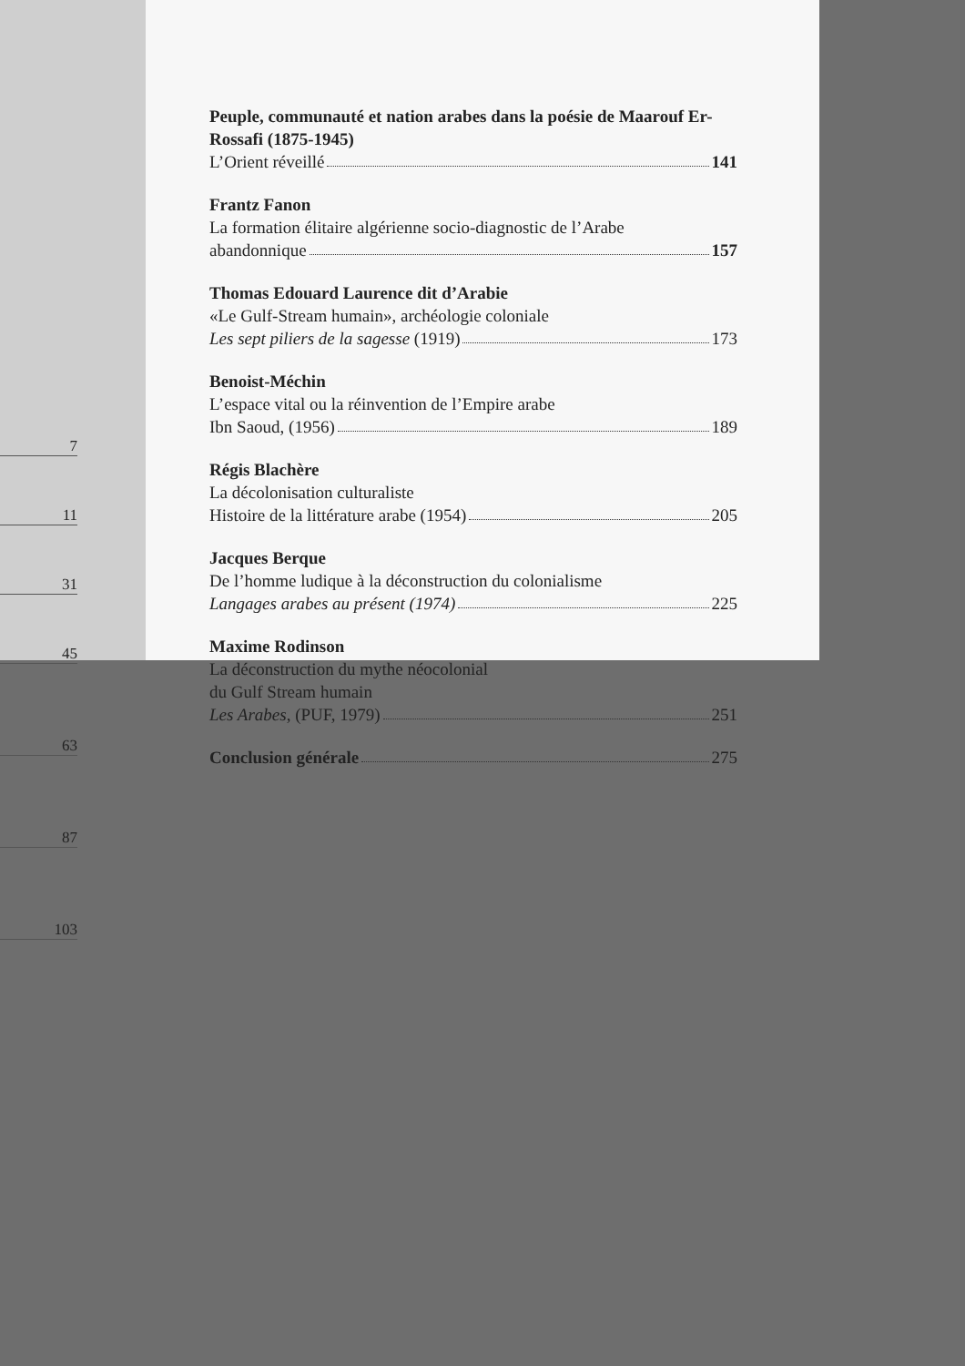7
11
31
45
63
87
103
Peuple, communauté et nation arabes dans la poésie de Maarouf Er-Rossafi (1875-1945)
L’Orient réveillé 141
Frantz Fanon
La formation élitaire algérienne socio-diagnostic de l’Arabe
abandonnique 157
Thomas Edouard Laurence dit d’Arabie
«Le Gulf-Stream humain», archéologie coloniale
Les sept piliers de la sagesse (1919) 173
Benoist-Méchin
L’espace vital ou la réinvention de l’Empire arabe
Ibn Saoud, (1956) 189
Régis Blachère
La décolonisation culturaliste
Histoire de la littérature arabe (1954) 205
Jacques Berque
De l’homme ludique à la déconstruction du colonialisme
Langages arabes au présent (1974) 225
Maxime Rodinson
La déconstruction du mythe néocolonial
du Gulf Stream humain
Les Arabes, (PUF, 1979) 251
Conclusion générale 275